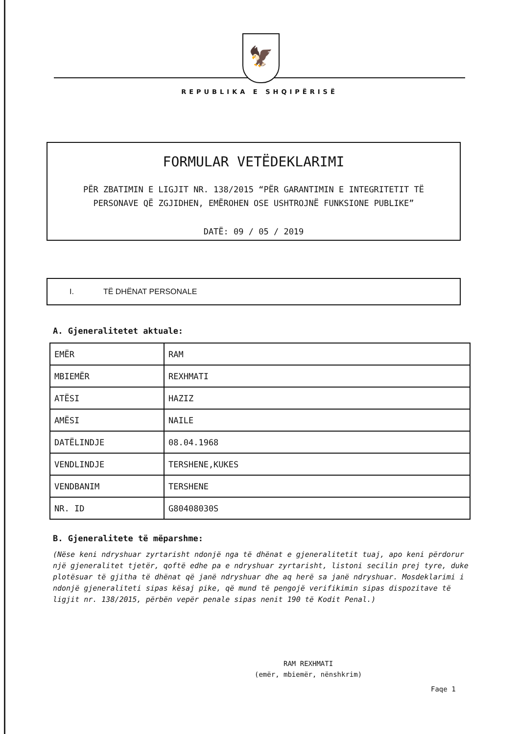🦅
REPUBLIKA E SHQIPËRISË
FORMULAR VETËDEKLARIMI
PËR ZBATIMIN E LIGJIT NR. 138/2015 “PËR GARANTIMIN E INTEGRITETIT TË
PERSONAVE QË ZGJIDHEN, EMËROHEN OSE USHTROJNË FUNKSIONE PUBLIKE”
DATË: 09 / 05 / 2019
I. TË DHËNAT PERSONALE
A. Gjeneralitetet aktuale:
| EMËR | RAM |
| MBIEMËR | REXHMATI |
| ATËSI | HAZIZ |
| AMËSI | NAILE |
| DATËLINDJE | 08.04.1968 |
| VENDLINDJE | TERSHENE,KUKES |
| VENDBANIM | TERSHENE |
| NR. ID | G80408030S |
B. Gjeneralitete të mëparshme:
(Nëse keni ndryshuar zyrtarisht ndonjë nga të dhënat e gjeneralitetit tuaj, apo keni përdorur një gjeneralitet tjetër, qoftë edhe pa e ndryshuar zyrtarisht, listoni secilin prej tyre, duke plotësuar të gjitha të dhënat që janë ndryshuar dhe aq herë sa janë ndryshuar. Mosdeklarimi i ndonjë gjeneraliteti sipas kësaj pike, që mund të pengojë verifikimin sipas dispozitave të ligjit nr. 138/2015, përbën vepër penale sipas nenit 190 të Kodit Penal.)
RAM REXHMATI
(emër, mbiemër, nënshkrim)
Faqe 1